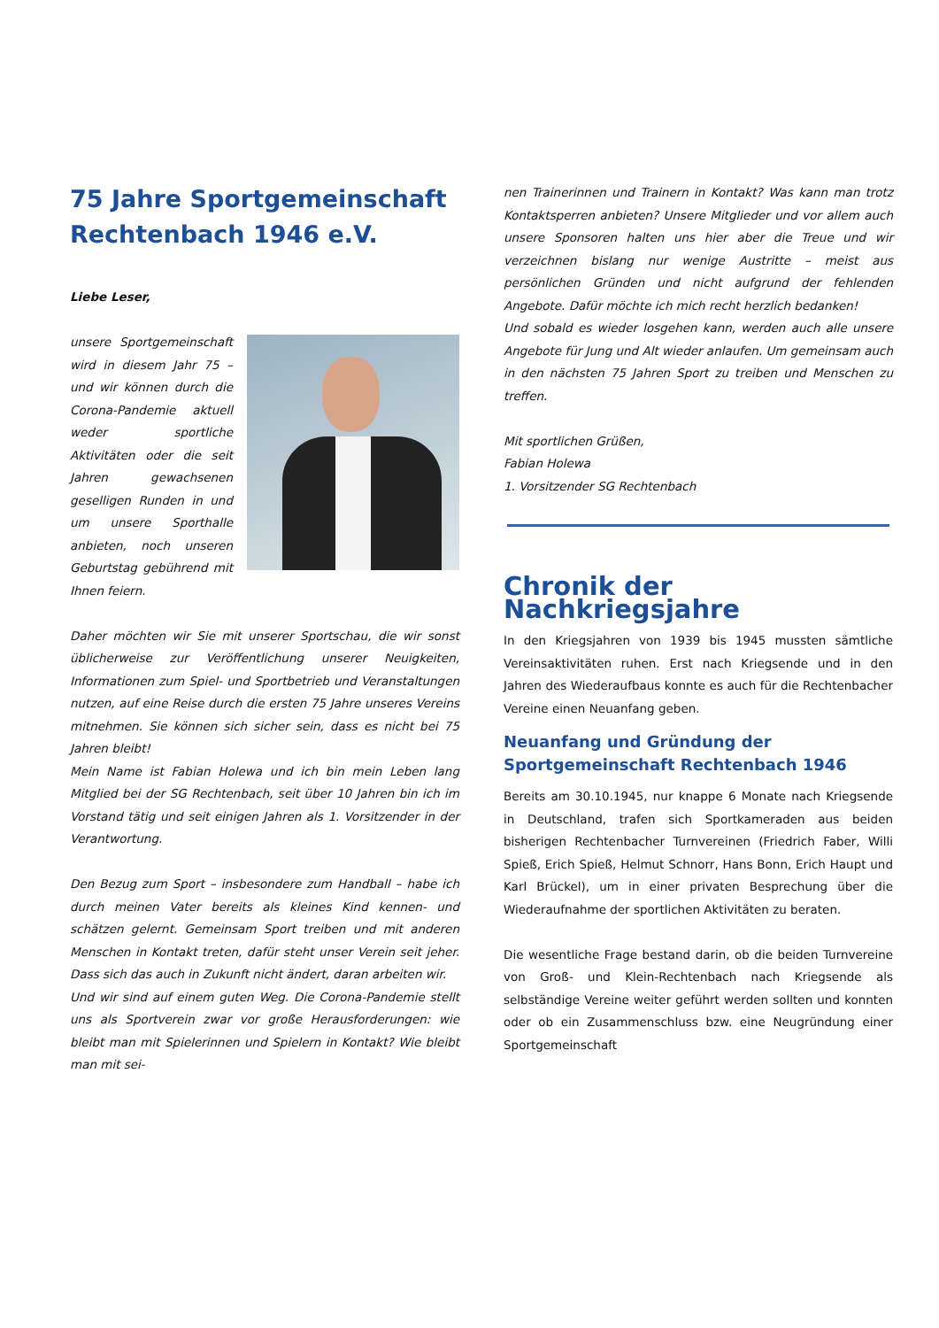75 Jahre Sportgemeinschaft Rechtenbach 1946 e.V.
Liebe Leser,
unsere Sportgemeinschaft wird in diesem Jahr 75 – und wir können durch die Corona-Pandemie aktuell weder sportliche Aktivitäten oder die seit Jahren gewachsenen geselligen Runden in und um unsere Sporthalle anbieten, noch unseren Geburtstag gebührend mit Ihnen feiern.
Daher möchten wir Sie mit unserer Sportschau, die wir sonst üblicherweise zur Veröffentlichung unserer Neuigkeiten, Informationen zum Spiel- und Sportbetrieb und Veranstaltungen nutzen, auf eine Reise durch die ersten 75 Jahre unseres Vereins mitnehmen. Sie können sich sicher sein, dass es nicht bei 75 Jahren bleibt!
Mein Name ist Fabian Holewa und ich bin mein Leben lang Mitglied bei der SG Rechtenbach, seit über 10 Jahren bin ich im Vorstand tätig und seit einigen Jahren als 1. Vorsitzender in der Verantwortung.
Den Bezug zum Sport – insbesondere zum Handball – habe ich durch meinen Vater bereits als kleines Kind kennen- und schätzen gelernt. Gemeinsam Sport treiben und mit anderen Menschen in Kontakt treten, dafür steht unser Verein seit jeher. Dass sich das auch in Zukunft nicht ändert, daran arbeiten wir.
Und wir sind auf einem guten Weg. Die Corona-Pandemie stellt uns als Sportverein zwar vor große Herausforderungen: wie bleibt man mit Spielerinnen und Spielern in Kontakt? Wie bleibt man mit sei-
nen Trainerinnen und Trainern in Kontakt? Was kann man trotz Kontaktsperren anbieten? Unsere Mitglieder und vor allem auch unsere Sponsoren halten uns hier aber die Treue und wir verzeichnen bislang nur wenige Austritte – meist aus persönlichen Gründen und nicht aufgrund der fehlenden Angebote. Dafür möchte ich mich recht herzlich bedanken!
Und sobald es wieder losgehen kann, werden auch alle unsere Angebote für Jung und Alt wieder anlaufen. Um gemeinsam auch in den nächsten 75 Jahren Sport zu treiben und Menschen zu treffen.
Mit sportlichen Grüßen,
Fabian Holewa
1. Vorsitzender SG Rechtenbach
Chronik der Nachkriegsjahre
In den Kriegsjahren von 1939 bis 1945 mussten sämtliche Vereinsaktivitäten ruhen. Erst nach Kriegsende und in den Jahren des Wiederaufbaus konnte es auch für die Rechtenbacher Vereine einen Neuanfang geben.
Neuanfang und Gründung der Sportgemeinschaft Rechtenbach 1946
Bereits am 30.10.1945, nur knappe 6 Monate nach Kriegsende in Deutschland, trafen sich Sportkameraden aus beiden bisherigen Rechtenbacher Turnvereinen (Friedrich Faber, Willi Spieß, Erich Spieß, Helmut Schnorr, Hans Bonn, Erich Haupt und Karl Brückel), um in einer privaten Besprechung über die Wiederaufnahme der sportlichen Aktivitäten zu beraten.
Die wesentliche Frage bestand darin, ob die beiden Turnvereine von Groß- und Klein-Rechtenbach nach Kriegsende als selbständige Vereine weiter geführt werden sollten und konnten oder ob ein Zusammenschluss bzw. eine Neugründung einer Sportgemeinschaft